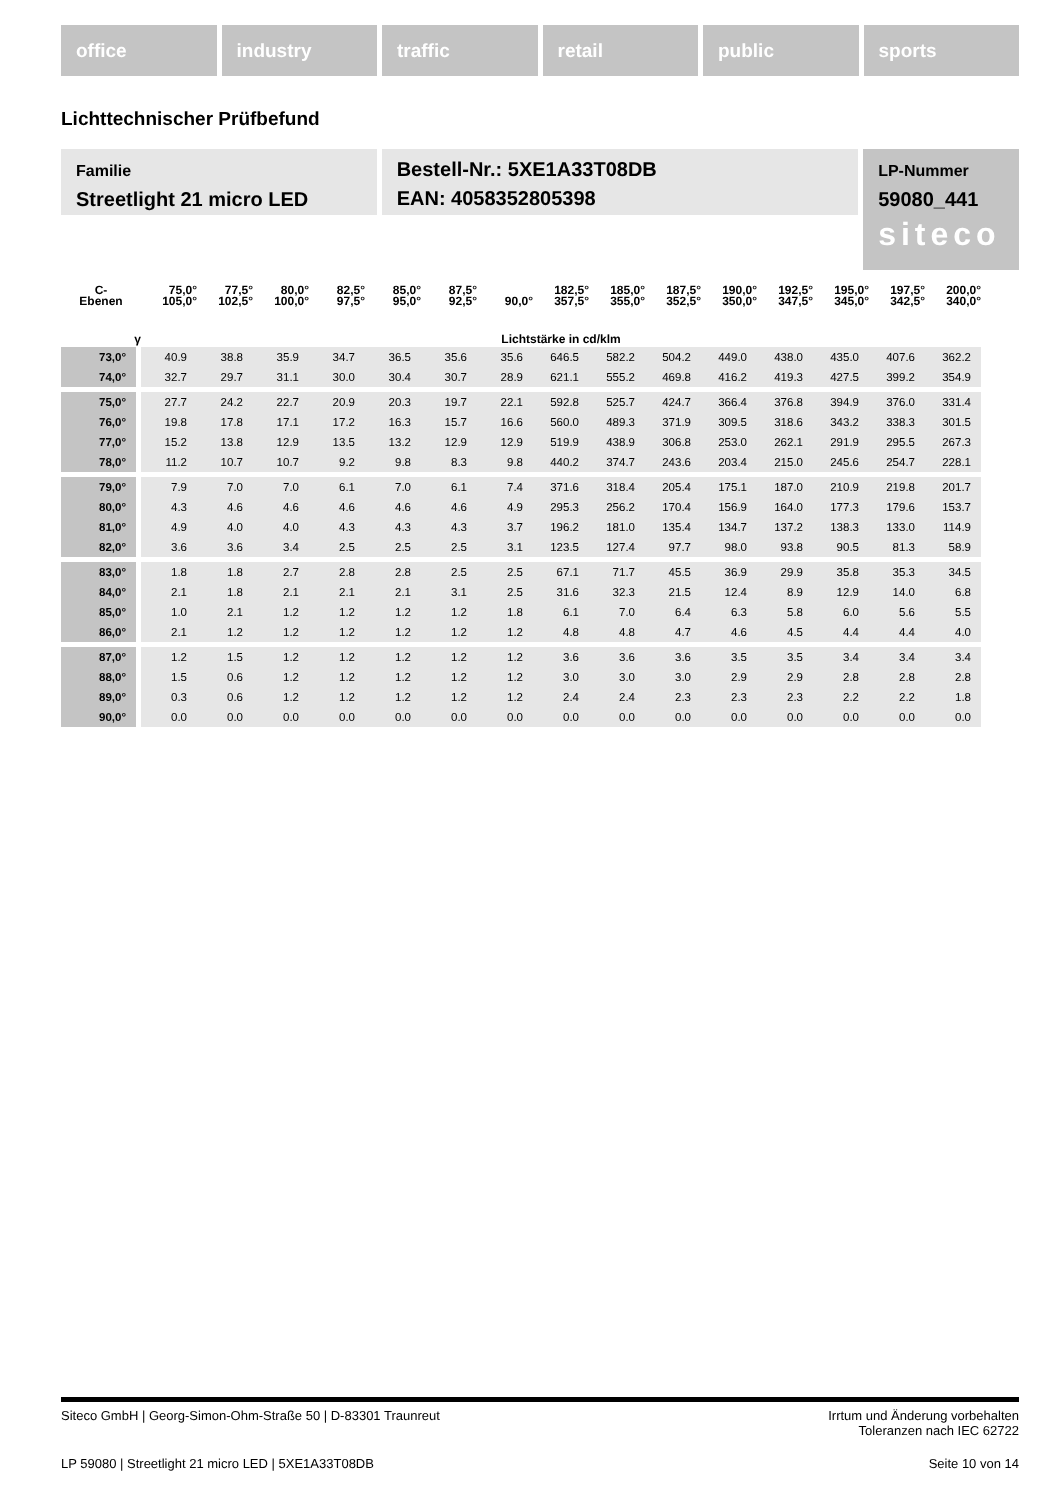office industry traffic retail public sports
Lichttechnischer Prüfbefund
Familie
Streetlight 21 micro LED
Bestell-Nr.: 5XE1A33T08DB
EAN: 4058352805398
LP-Nummer
59080_441
siteco
| C- Ebenen | 75,0° 105,0° | 77,5° 102,5° | 80,0° 100,0° | 82,5° 97,5° | 85,0° 95,0° | 87,5° 92,5° | 90,0° | 182,5° 357,5° | 185,0° 355,0° | 187,5° 352,5° | 190,0° 350,0° | 192,5° 347,5° | 195,0° 345,0° | 197,5° 342,5° | 200,0° 340,0° |
| --- | --- | --- | --- | --- | --- | --- | --- | --- | --- | --- | --- | --- | --- | --- | --- |
| γ | Lichtstärke in cd/klm | | | | | | | | | | | | | | |
| 73,0° | 40.9 | 38.8 | 35.9 | 34.7 | 36.5 | 35.6 | 35.6 | 646.5 | 582.2 | 504.2 | 449.0 | 438.0 | 435.0 | 407.6 | 362.2 |
| 74,0° | 32.7 | 29.7 | 31.1 | 30.0 | 30.4 | 30.7 | 28.9 | 621.1 | 555.2 | 469.8 | 416.2 | 419.3 | 427.5 | 399.2 | 354.9 |
| 75,0° | 27.7 | 24.2 | 22.7 | 20.9 | 20.3 | 19.7 | 22.1 | 592.8 | 525.7 | 424.7 | 366.4 | 376.8 | 394.9 | 376.0 | 331.4 |
| 76,0° | 19.8 | 17.8 | 17.1 | 17.2 | 16.3 | 15.7 | 16.6 | 560.0 | 489.3 | 371.9 | 309.5 | 318.6 | 343.2 | 338.3 | 301.5 |
| 77,0° | 15.2 | 13.8 | 12.9 | 13.5 | 13.2 | 12.9 | 12.9 | 519.9 | 438.9 | 306.8 | 253.0 | 262.1 | 291.9 | 295.5 | 267.3 |
| 78,0° | 11.2 | 10.7 | 10.7 | 9.2 | 9.8 | 8.3 | 9.8 | 440.2 | 374.7 | 243.6 | 203.4 | 215.0 | 245.6 | 254.7 | 228.1 |
| 79,0° | 7.9 | 7.0 | 7.0 | 6.1 | 7.0 | 6.1 | 7.4 | 371.6 | 318.4 | 205.4 | 175.1 | 187.0 | 210.9 | 219.8 | 201.7 |
| 80,0° | 4.3 | 4.6 | 4.6 | 4.6 | 4.6 | 4.6 | 4.9 | 295.3 | 256.2 | 170.4 | 156.9 | 164.0 | 177.3 | 179.6 | 153.7 |
| 81,0° | 4.9 | 4.0 | 4.0 | 4.3 | 4.3 | 4.3 | 3.7 | 196.2 | 181.0 | 135.4 | 134.7 | 137.2 | 138.3 | 133.0 | 114.9 |
| 82,0° | 3.6 | 3.6 | 3.4 | 2.5 | 2.5 | 2.5 | 3.1 | 123.5 | 127.4 | 97.7 | 98.0 | 93.8 | 90.5 | 81.3 | 58.9 |
| 83,0° | 1.8 | 1.8 | 2.7 | 2.8 | 2.8 | 2.5 | 2.5 | 67.1 | 71.7 | 45.5 | 36.9 | 29.9 | 35.8 | 35.3 | 34.5 |
| 84,0° | 2.1 | 1.8 | 2.1 | 2.1 | 2.1 | 3.1 | 2.5 | 31.6 | 32.3 | 21.5 | 12.4 | 8.9 | 12.9 | 14.0 | 6.8 |
| 85,0° | 1.0 | 2.1 | 1.2 | 1.2 | 1.2 | 1.2 | 1.8 | 6.1 | 7.0 | 6.4 | 6.3 | 5.8 | 6.0 | 5.6 | 5.5 |
| 86,0° | 2.1 | 1.2 | 1.2 | 1.2 | 1.2 | 1.2 | 1.2 | 4.8 | 4.8 | 4.7 | 4.6 | 4.5 | 4.4 | 4.4 | 4.0 |
| 87,0° | 1.2 | 1.5 | 1.2 | 1.2 | 1.2 | 1.2 | 1.2 | 3.6 | 3.6 | 3.6 | 3.5 | 3.5 | 3.4 | 3.4 | 3.4 |
| 88,0° | 1.5 | 0.6 | 1.2 | 1.2 | 1.2 | 1.2 | 1.2 | 3.0 | 3.0 | 3.0 | 2.9 | 2.9 | 2.8 | 2.8 | 2.8 |
| 89,0° | 0.3 | 0.6 | 1.2 | 1.2 | 1.2 | 1.2 | 1.2 | 2.4 | 2.4 | 2.3 | 2.3 | 2.3 | 2.2 | 2.2 | 1.8 |
| 90,0° | 0.0 | 0.0 | 0.0 | 0.0 | 0.0 | 0.0 | 0.0 | 0.0 | 0.0 | 0.0 | 0.0 | 0.0 | 0.0 | 0.0 | 0.0 |
Irrtum und Änderung vorbehalten
Toleranzen nach IEC 62722
Siteco GmbH | Georg-Simon-Ohm-Straße 50 | D-83301 Traunreut
Seite 10 von 14 LP 59080 | Streetlight 21 micro LED | 5XE1A33T08DB